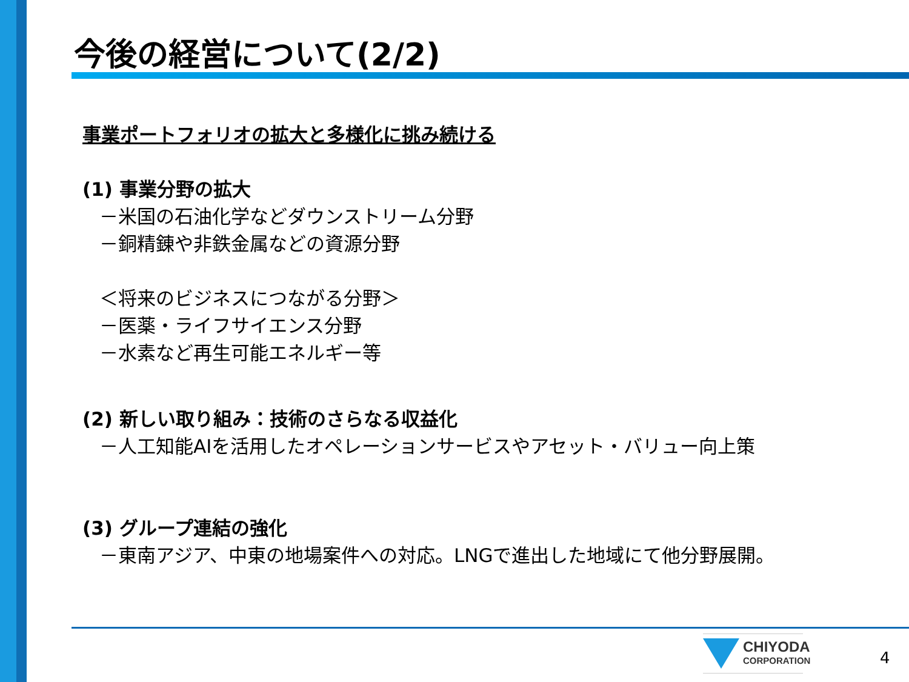今後の経営について(2/2)
事業ポートフォリオの拡大と多様化に挑み続ける
(1) 事業分野の拡大
－米国の石油化学などダウンストリーム分野
－銅精錬や非鉄金属などの資源分野
＜将来のビジネスにつながる分野＞
－医薬・ライフサイエンス分野
－水素など再生可能エネルギー等
(2) 新しい取り組み：技術のさらなる収益化
－人工知能AIを活用したオペレーションサービスやアセット・バリュー向上策
(3) グループ連結の強化
－東南アジア、中東の地場案件への対応。LNGで進出した地域にて他分野展開。
CHIYODA
CORPORATION
4